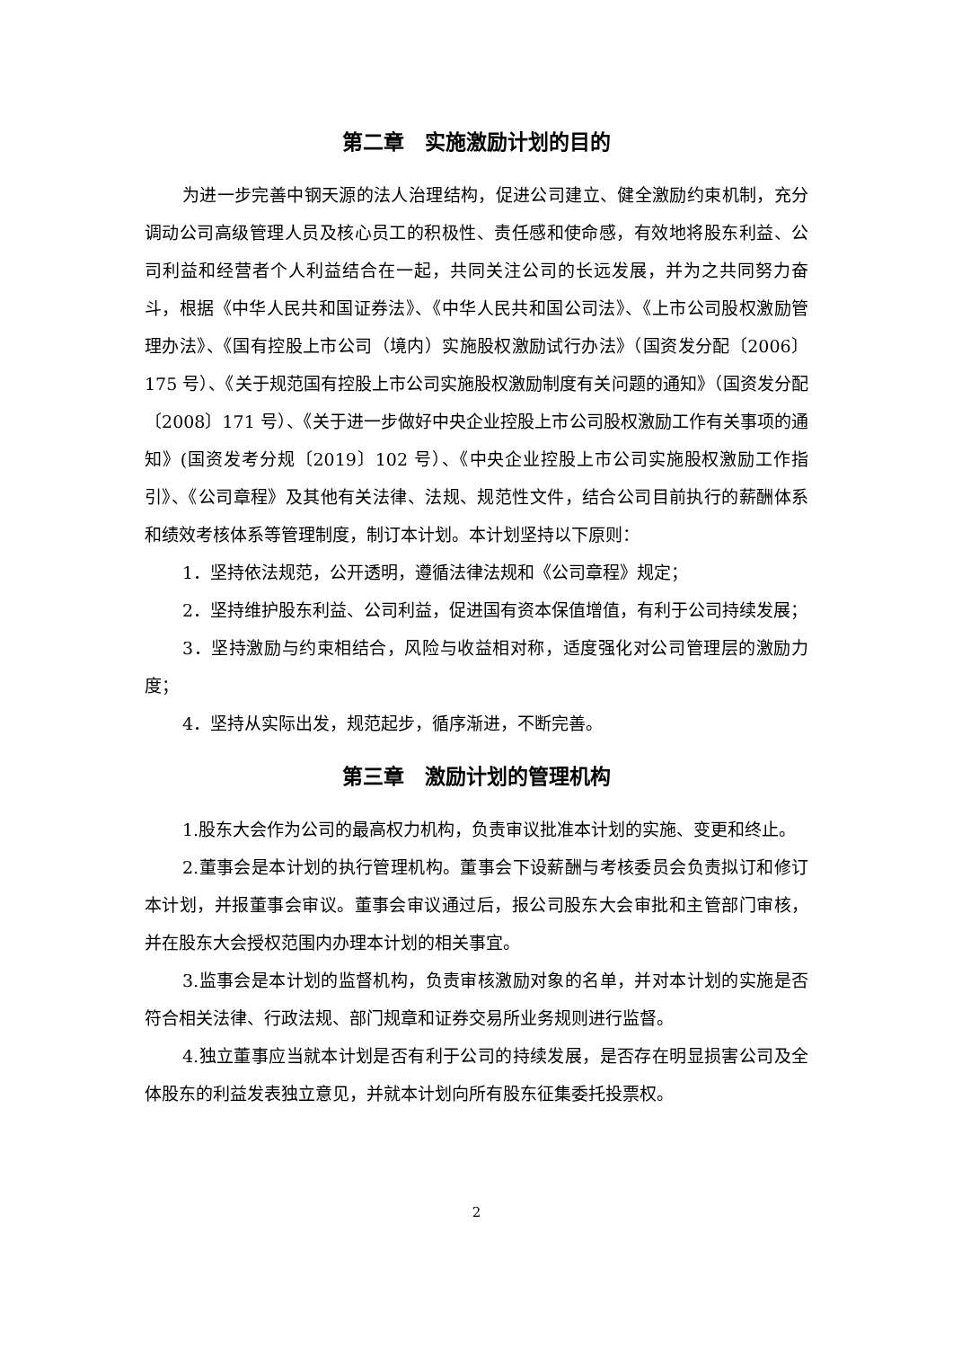第二章　实施激励计划的目的
为进一步完善中钢天源的法人治理结构，促进公司建立、健全激励约束机制，充分调动公司高级管理人员及核心员工的积极性、责任感和使命感，有效地将股东利益、公司利益和经营者个人利益结合在一起，共同关注公司的长远发展，并为之共同努力奋斗，根据《中华人民共和国证券法》、《中华人民共和国公司法》、《上市公司股权激励管理办法》、《国有控股上市公司（境内）实施股权激励试行办法》（国资发分配〔2006〕175 号）、《关于规范国有控股上市公司实施股权激励制度有关问题的通知》（国资发分配〔2008〕171 号）、《关于进一步做好中央企业控股上市公司股权激励工作有关事项的通知》(国资发考分规〔2019〕102 号）、《中央企业控股上市公司实施股权激励工作指引》、《公司章程》及其他有关法律、法规、规范性文件，结合公司目前执行的薪酬体系和绩效考核体系等管理制度，制订本计划。本计划坚持以下原则：
1．坚持依法规范，公开透明，遵循法律法规和《公司章程》规定；
2．坚持维护股东利益、公司利益，促进国有资本保值增值，有利于公司持续发展；
3．坚持激励与约束相结合，风险与收益相对称，适度强化对公司管理层的激励力度；
4．坚持从实际出发，规范起步，循序渐进，不断完善。
第三章　激励计划的管理机构
1.股东大会作为公司的最高权力机构，负责审议批准本计划的实施、变更和终止。
2.董事会是本计划的执行管理机构。董事会下设薪酬与考核委员会负责拟订和修订本计划，并报董事会审议。董事会审议通过后，报公司股东大会审批和主管部门审核，并在股东大会授权范围内办理本计划的相关事宜。
3.监事会是本计划的监督机构，负责审核激励对象的名单，并对本计划的实施是否符合相关法律、行政法规、部门规章和证券交易所业务规则进行监督。
4.独立董事应当就本计划是否有利于公司的持续发展，是否存在明显损害公司及全体股东的利益发表独立意见，并就本计划向所有股东征集委托投票权。
2